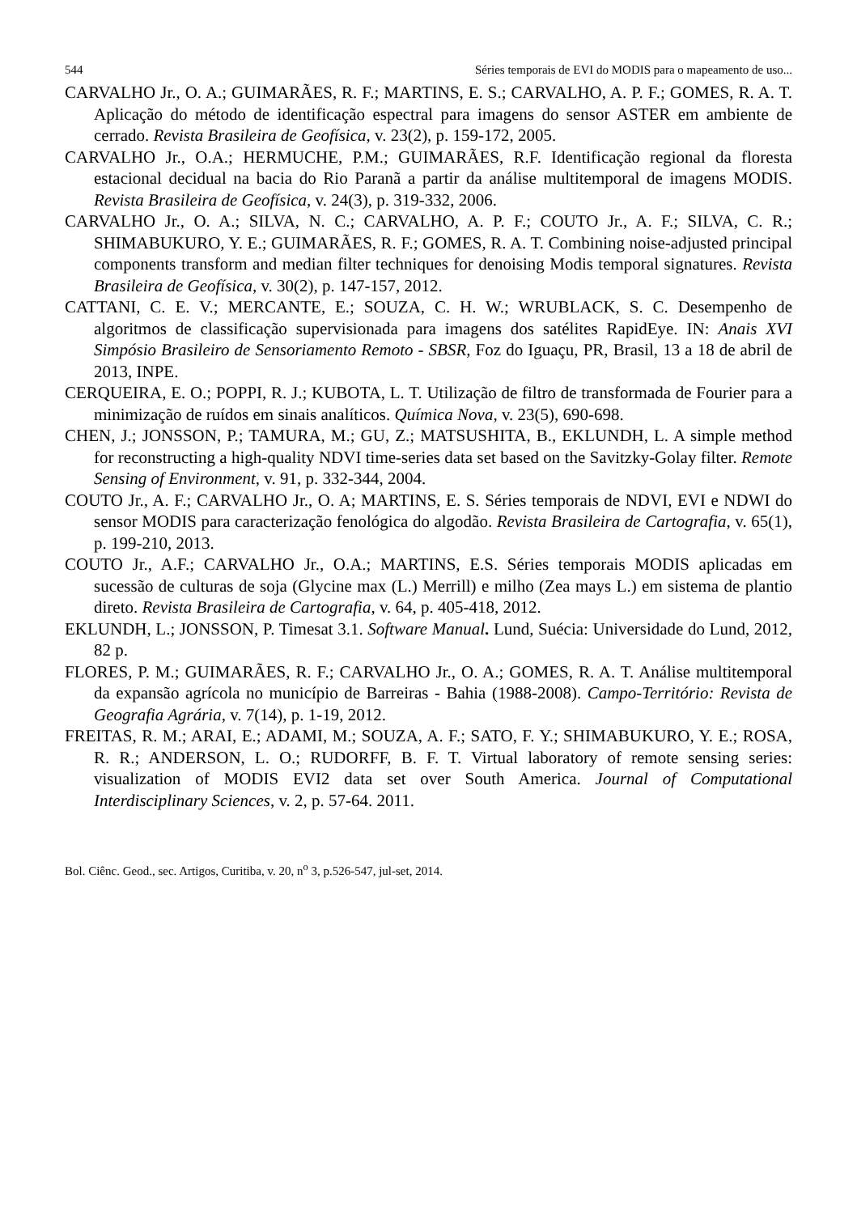544 Séries temporais de EVI do MODIS para o mapeamento de uso...
CARVALHO Jr., O. A.; GUIMARÃES, R. F.; MARTINS, E. S.; CARVALHO, A. P. F.; GOMES, R. A. T. Aplicação do método de identificação espectral para imagens do sensor ASTER em ambiente de cerrado. Revista Brasileira de Geofísica, v. 23(2), p. 159-172, 2005.
CARVALHO Jr., O.A.; HERMUCHE, P.M.; GUIMARÃES, R.F. Identificação regional da floresta estacional decidual na bacia do Rio Paranã a partir da análise multitemporal de imagens MODIS. Revista Brasileira de Geofísica, v. 24(3), p. 319-332, 2006.
CARVALHO Jr., O. A.; SILVA, N. C.; CARVALHO, A. P. F.; COUTO Jr., A. F.; SILVA, C. R.; SHIMABUKURO, Y. E.; GUIMARÃES, R. F.; GOMES, R. A. T. Combining noise-adjusted principal components transform and median filter techniques for denoising Modis temporal signatures. Revista Brasileira de Geofísica, v. 30(2), p. 147-157, 2012.
CATTANI, C. E. V.; MERCANTE, E.; SOUZA, C. H. W.; WRUBLACK, S. C. Desempenho de algoritmos de classificação supervisionada para imagens dos satélites RapidEye. IN: Anais XVI Simpósio Brasileiro de Sensoriamento Remoto - SBSR, Foz do Iguaçu, PR, Brasil, 13 a 18 de abril de 2013, INPE.
CERQUEIRA, E. O.; POPPI, R. J.; KUBOTA, L. T. Utilização de filtro de transformada de Fourier para a minimização de ruídos em sinais analíticos. Química Nova, v. 23(5), 690-698.
CHEN, J.; JONSSON, P.; TAMURA, M.; GU, Z.; MATSUSHITA, B., EKLUNDH, L. A simple method for reconstructing a high-quality NDVI time-series data set based on the Savitzky-Golay filter. Remote Sensing of Environment, v. 91, p. 332-344, 2004.
COUTO Jr., A. F.; CARVALHO Jr., O. A; MARTINS, E. S. Séries temporais de NDVI, EVI e NDWI do sensor MODIS para caracterização fenológica do algodão. Revista Brasileira de Cartografia, v. 65(1), p. 199-210, 2013.
COUTO Jr., A.F.; CARVALHO Jr., O.A.; MARTINS, E.S. Séries temporais MODIS aplicadas em sucessão de culturas de soja (Glycine max (L.) Merrill) e milho (Zea mays L.) em sistema de plantio direto. Revista Brasileira de Cartografia, v. 64, p. 405-418, 2012.
EKLUNDH, L.; JONSSON, P. Timesat 3.1. Software Manual. Lund, Suécia: Universidade do Lund, 2012, 82 p.
FLORES, P. M.; GUIMARÃES, R. F.; CARVALHO Jr., O. A.; GOMES, R. A. T. Análise multitemporal da expansão agrícola no município de Barreiras - Bahia (1988-2008). Campo-Território: Revista de Geografia Agrária, v. 7(14), p. 1-19, 2012.
FREITAS, R. M.; ARAI, E.; ADAMI, M.; SOUZA, A. F.; SATO, F. Y.; SHIMABUKURO, Y. E.; ROSA, R. R.; ANDERSON, L. O.; RUDORFF, B. F. T. Virtual laboratory of remote sensing series: visualization of MODIS EVI2 data set over South America. Journal of Computational Interdisciplinary Sciences, v. 2, p. 57-64. 2011.
Bol. Ciênc. Geod., sec. Artigos, Curitiba, v. 20, n<sup>o</sup> 3, p.526-547, jul-set, 2014.